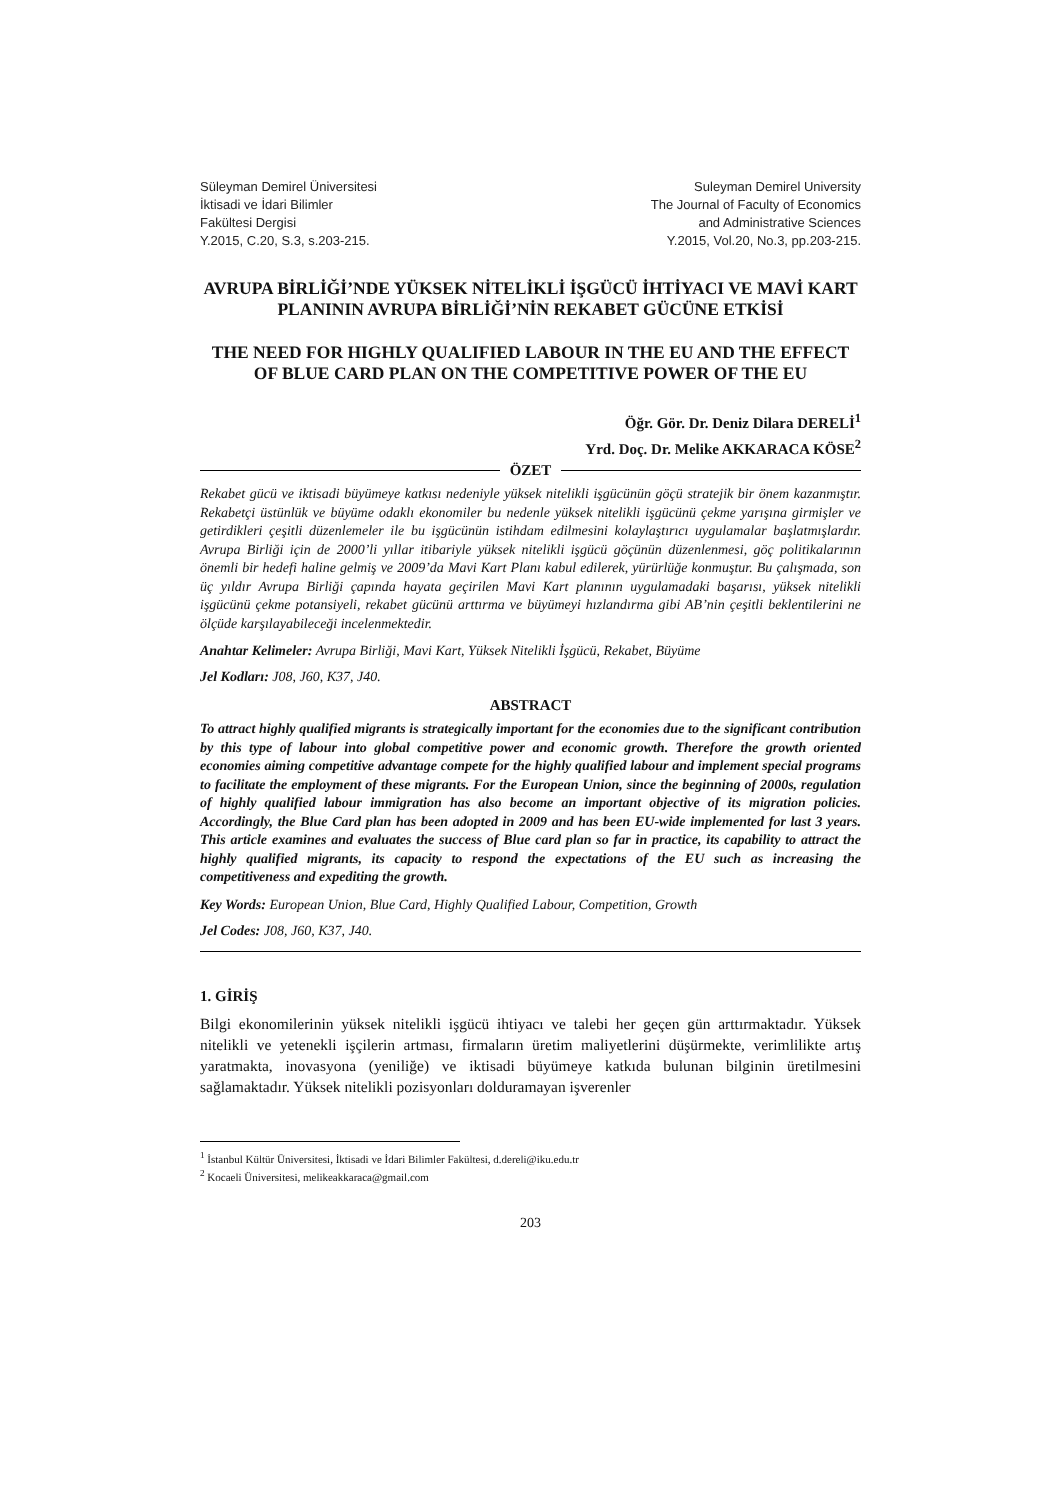Süleyman Demirel Üniversitesi
İktisadi ve İdari Bilimler
Fakültesi Dergisi
Y.2015, C.20, S.3, s.203-215.
Suleyman Demirel University
The Journal of Faculty of Economics
and Administrative Sciences
Y.2015, Vol.20, No.3, pp.203-215.
AVRUPA BİRLİĞİ’NDE YÜKSEK NİTELİKLİ İŞGÜCÜ İHTİYACI VE MAVİ KART PLANININ AVRUPA BİRLİĞİ’NİN REKABET GÜCÜNE ETKİSİ
THE NEED FOR HIGHLY QUALIFIED LABOUR IN THE EU AND THE EFFECT OF BLUE CARD PLAN ON THE COMPETITIVE POWER OF THE EU
Öğr. Gör. Dr. Deniz Dilara DERELİ<sup>1</sup>
Yrd. Doç. Dr. Melike AKKARACA KÖSE<sup>2</sup>
ÖZET
Rekabet gücü ve iktisadi büyümeye katkısı nedeniyle yüksek nitelikli işgücünün göçü stratejik bir önem kazanmıştır. Rekabetçi üstünlük ve büyüme odaklı ekonomiler bu nedenle yüksek nitelikli işgücünü çekme yarışına girmişler ve getirdikleri çeşitli düzenlemeler ile bu işgücünün istihdam edilmesini kolaylaştırıcı uygulamalar başlatmışlardır. Avrupa Birliği için de 2000’li yıllar itibariyle yüksek nitelikli işgücü göçünün düzenlenmesi, göç politikalarının önemli bir hedefi haline gelmiş ve 2009’da Mavi Kart Planı kabul edilerek, yürürlüğe konmuştur. Bu çalışmada, son üç yıldır Avrupa Birliği çapında hayata geçirilen Mavi Kart planının uygulamadaki başarısı, yüksek nitelikli işgücünü çekme potansiyeli, rekabet gücünü arttırma ve büyümeyi hızlandırma gibi AB’nin çeşitli beklentilerini ne ölçüde karşılayabileceği incelenmektedir.
Anahtar Kelimeler: Avrupa Birliği, Mavi Kart, Yüksek Nitelikli İşgücü, Rekabet, Büyüme
Jel Kodları: J08, J60, K37, J40.
ABSTRACT
To attract highly qualified migrants is strategically important for the economies due to the significant contribution by this type of labour into global competitive power and economic growth. Therefore the growth oriented economies aiming competitive advantage compete for the highly qualified labour and implement special programs to facilitate the employment of these migrants. For the European Union, since the beginning of 2000s, regulation of highly qualified labour immigration has also become an important objective of its migration policies. Accordingly, the Blue Card plan has been adopted in 2009 and has been EU-wide implemented for last 3 years. This article examines and evaluates the success of Blue card plan so far in practice, its capability to attract the highly qualified migrants, its capacity to respond the expectations of the EU such as increasing the competitiveness and expediting the growth.
Key Words: European Union, Blue Card, Highly Qualified Labour, Competition, Growth
Jel Codes: J08, J60, K37, J40.
1. GİRİŞ
Bilgi ekonomilerinin yüksek nitelikli işgücü ihtiyacı ve talebi her geçen gün arttırmaktadır. Yüksek nitelikli ve yetenekli işçilerin artması, firmaların üretim maliyetlerini düşürmekte, verimlilikte artış yaratmakta, inovasyona (yeniliğe) ve iktisadi büyümeye katkıda bulunan bilginin üretilmesini sağlamaktadır. Yüksek nitelikli pozisyonları dolduramayan işverenler
<sup>1</sup> İstanbul Kültür Üniversitesi, İktisadi ve İdari Bilimler Fakültesi, d.dereli@iku.edu.tr
<sup>2</sup> Kocaeli Üniversitesi, melikeakkaraca@gmail.com
203